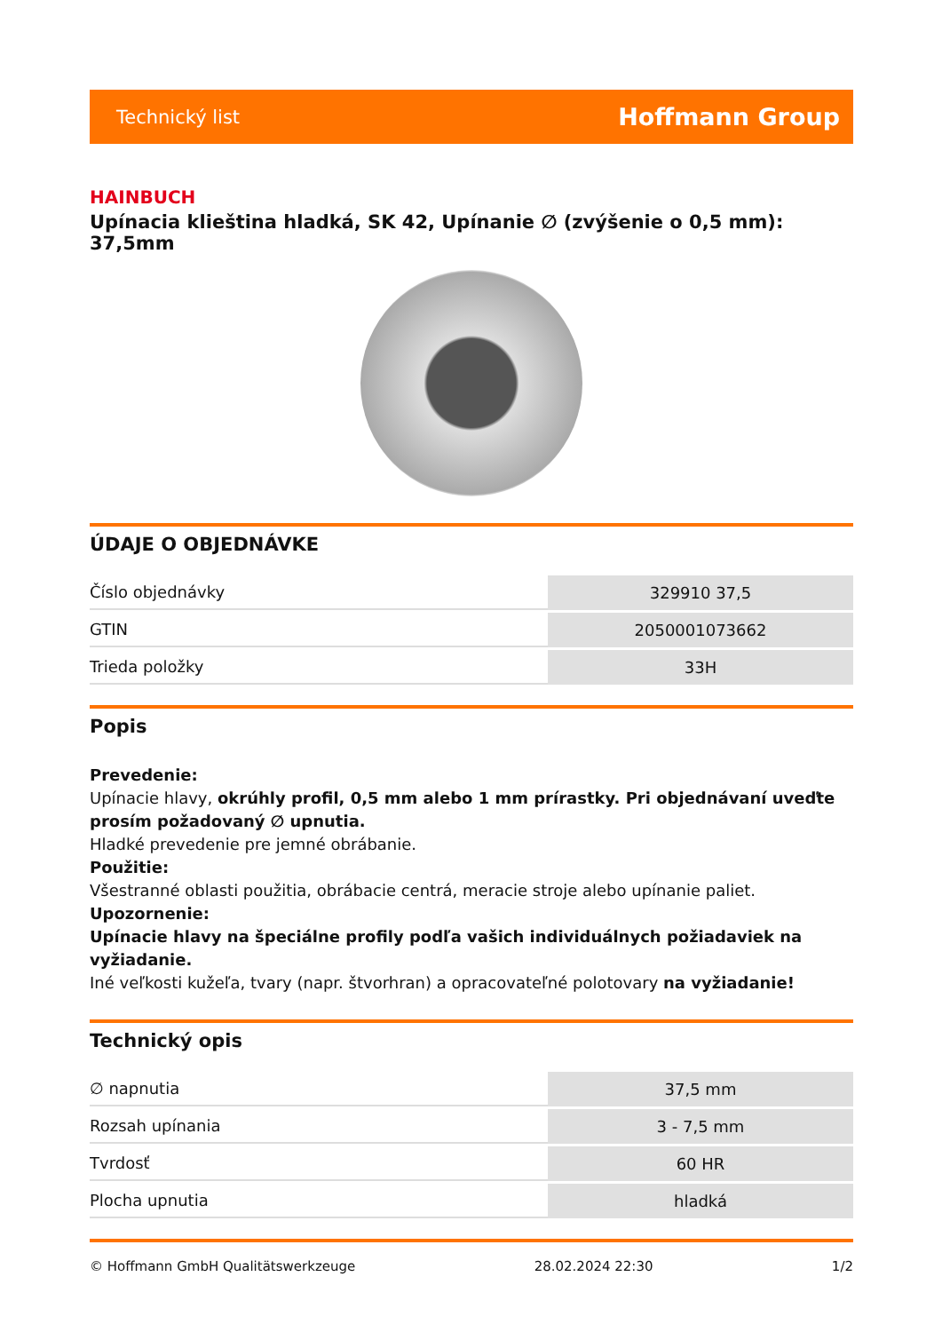Technický list Hoffmann Group
HAINBUCH
Upínacia klieština hladká, SK 42, Upínanie ∅ (zvýšenie o 0,5 mm): 37,5mm
ÚDAJE O OBJEDNÁVKE
| Číslo objednávky | 329910 37,5 |
| GTIN | 2050001073662 |
| Trieda položky | 33H |
Popis
Prevedenie:
Upínacie hlavy, okrúhly profil, 0,5 mm alebo 1 mm prírastky. Pri objednávaní uveďte prosím požadovaný ∅ upnutia.
Hladké prevedenie pre jemné obrábanie.
Použitie:
Všestranné oblasti použitia, obrábacie centrá, meracie stroje alebo upínanie paliet.
Upozornenie:
Upínacie hlavy na špeciálne profily podľa vašich individuálnych požiadaviek na vyžiadanie.
Iné veľkosti kužeľa, tvary (napr. štvorhran) a opracovateľné polotovary na vyžiadanie!
Technický opis
| ∅ napnutia | 37,5 mm |
| Rozsah upínania | 3 - 7,5 mm |
| Tvrdosť | 60 HR |
| Plocha upnutia | hladká |
© Hoffmann GmbH Qualitätswerkzeuge 28.02.2024 22:30 1/2